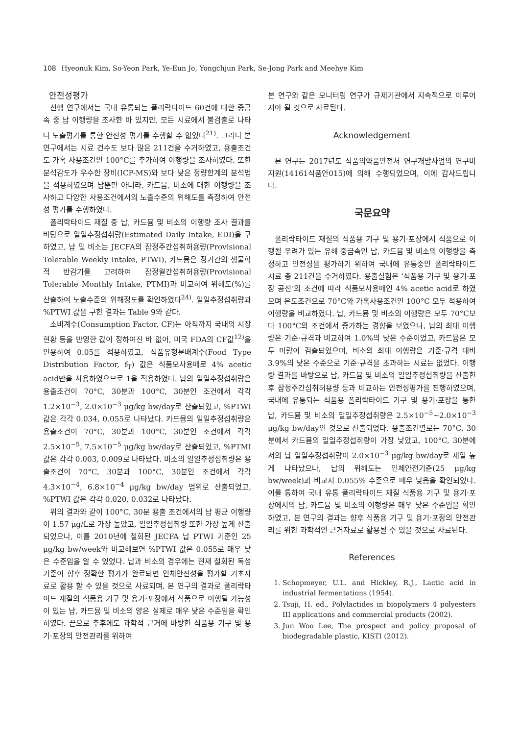108 Hyeonuk Kim, So-Yeon Park, Ye-Eun Jo, Yongchjun Park, Se-Jong Park and Meehye Kim
안전성평가
선행 연구에서는 국내 유통되는 폴리락타이드 60건에 대한 중금속 중 납 이행량을 조사한 바 있지만, 모든 시료에서 불검출로 나타나 노출평가를 통한 안전성 평가를 수행할 수 없었다<sup>21)</sup>. 그러나 본 연구에서는 시료 건수도 보다 많은 211건을 수거하였고, 용출조건도 가혹 사용조건인 100°C를 추가하여 이행량을 조사하였다. 또한 분석감도가 우수한 장비(ICP-MS)와 보다 낮은 정량한계의 분석법을 적용하였으며 납뿐만 아니라, 카드뮴, 비소에 대한 이행량을 조사하고 다양한 사용조건에서의 노출수준의 위해도를 측정하여 안전성 평가를 수행하였다.
폴리락타이드 재질 중 납, 카드뮴 및 비소의 이행량 조사 결과를 바탕으로 일일추정섭취량(Estimated Daily Intake, EDI)을 구하였고, 납 및 비소는 JECFA의 잠정주간섭취허용량(Provisional Tolerable Weekly Intake, PTWI), 카드뮴은 장기간의 생물학적 반감기를 고려하여 잠정월간섭취허용량(Provisional Tolerable Monthly Intake, PTMI)과 비교하여 위해도(%)를 산출하여 노출수준의 위해정도를 확인하였다<sup>24)</sup>. 일일추정섭취량과 %PTWI 값을 구한 결과는 Table 9와 같다.
소비계수(Consumption Factor, CF)는 아직까지 국내의 시장현황 등을 반영한 값이 정하여진 바 없어, 미국 FDA의 CF값<sup>12)</sup>을 인용하여 0.05를 적용하였고, 식품유형분배계수(Food Type Distribution Factor, f<sub>T</sub>) 값은 식품모사용매로 4% acetic acid만을 사용하였으므로 1을 적용하였다. 납의 일일추정섭취량은 용출조건이 70°C, 30분과 100°C, 30분인 조건에서 각각 1.2×10<sup>−3</sup>, 2.0×10<sup>−3</sup> μg/kg bw/day로 산출되었고, %PTWI 값은 각각 0.034, 0.055로 나타났다. 카드뮴의 일일추정섭취량은 용출조건이 70°C, 30분과 100°C, 30분인 조건에서 각각 2.5×10<sup>−5</sup>, 7.5×10<sup>−5</sup> μg/kg bw/day로 산출되었고, %PTMI 값은 각각 0.003, 0.009로 나타났다. 비소의 일일추정섭취량은 용출조건이 70°C, 30분과 100°C, 30분인 조건에서 각각 4.3×10<sup>−4</sup>, 6.8×10<sup>−4</sup> μg/kg bw/day 범위로 산출되었고, %PTWI 값은 각각 0.020, 0.032로 나타났다.
위의 결과와 같이 100°C, 30분 용출 조건에서의 납 평균 이행량이 1.57 μg/L로 가장 높았고, 일일추정섭취량 또한 가장 높게 산출되었으나, 이를 2010년에 철회된 JECFA 납 PTWI 기준인 25 μg/kg bw/week와 비교해보면 %PTWI 값은 0.055로 매우 낮은 수준임을 알 수 있었다. 납과 비소의 경우에는 현재 철회된 독성기준이 향후 정확한 평가가 완료되면 인체안전성을 평가할 기초자료로 활용 할 수 있을 것으로 사료되며, 본 연구의 결과로 폴리락타이드 재질의 식품용 기구 및 용기·포장에서 식품으로 이행될 가능성이 있는 납, 카드뮴 및 비소의 양은 실제로 매우 낮은 수준임을 확인하였다. 끝으로 추후에도 과학적 근거에 바탕한 식품용 기구 및 용기·포장의 안전관리를 위하여
본 연구와 같은 모니터링 연구가 규제기관에서 지속적으로 이루어져야 될 것으로 사료된다.
Acknowledgement
본 연구는 2017년도 식품의약품안전처 연구개발사업의 연구비지원(14161식품안015)에 의해 수행되었으며, 이에 감사드립니다.
국문요약
폴리락타이드 재질의 식품용 기구 및 용기·포장에서 식품으로 이행될 우려가 있는 유해 중금속인 납, 카드뮴 및 비소의 이행량을 측정하고 안전성을 평가하기 위하여 국내에 유통중인 폴리락타이드 시료 총 211건을 수거하였다. 용출실험은 ‘식품용 기구 및 용기·포장 공전’의 조건에 따라 식품모사용매인 4% acetic acid로 하였으며 온도조건으로 70°C와 가혹사용조건인 100°C 모두 적용하여 이행량을 비교하였다. 납, 카드뮴 및 비소의 이행량은 모두 70°C보다 100°C의 조건에서 증가하는 경향을 보였으나, 납의 최대 이행량은 기준·규격과 비교하여 1.0%의 낮은 수준이었고, 카드뮴은 모두 미량이 검출되었으며, 비소의 최대 이행량은 기준·규격 대비 3.9%의 낮은 수준으로 기준·규격을 초과하는 시료는 없었다. 이행량 결과를 바탕으로 납, 카드뮴 및 비소의 일일추정섭취량을 산출한 후 잠정주간섭취허용량 등과 비교하는 안전성평가를 진행하였으며, 국내에 유통되는 식품용 폴리락타이드 기구 및 용기·포장을 통한 납, 카드뮴 및 비소의 일일추정섭취량은 2.5×10<sup>−5</sup>~2.0×10<sup>−3</sup> μg/kg bw/day인 것으로 산출되었다. 용출조건별로는 70°C, 30분에서 카드뮴의 일일추정섭취량이 가장 낮았고, 100°C, 30분에서의 납 일일추정섭취량이 2.0×10<sup>−3</sup> μg/kg bw/day로 제일 높게 나타났으나, 납의 위해도는 인체안전기준(25 μg/kg bw/week)과 비교시 0.055% 수준으로 매우 낮음을 확인되었다. 이를 통하여 국내 유통 폴리락타이드 재질 식품용 기구 및 용기·포장에서의 납, 카드뮴 및 비소의 이행량은 매우 낮은 수준임을 확인하였고, 본 연구의 결과는 향후 식품용 기구 및 용기·포장의 안전관리를 위한 과학적인 근거자료로 활용될 수 있을 것으로 사료된다.
References
1. Schopmeyer, U.L. and Hickley, R.J., Lactic acid in industrial fermentations (1954).
2. Tsuji, H. ed., Polylactides in biopolymers 4 polyesters III applications and commercial products (2002).
3. Jun Woo Lee, The prospect and policy proposal of biodegradable plastic, KISTI (2012).